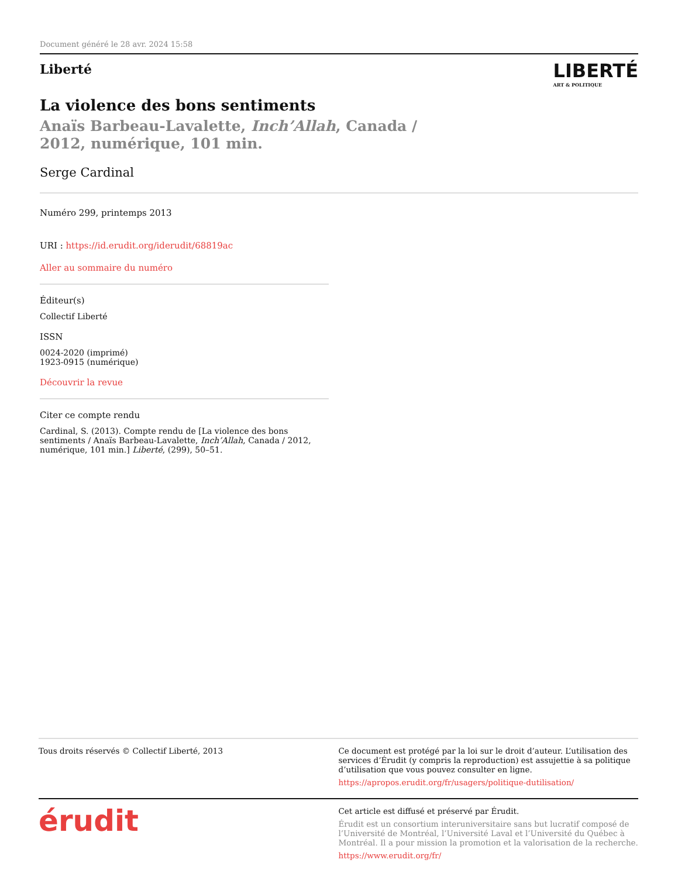Document généré le 28 avr. 2024 15:58
Liberté
LIBERTÉ
ART & POLITIQUE
La violence des bons sentiments
Anaïs Barbeau-Lavalette, Inch’Allah, Canada / 2012, numérique, 101 min.
Serge Cardinal
Numéro 299, printemps 2013
URI : https://id.erudit.org/iderudit/68819ac
Aller au sommaire du numéro
Éditeur(s)
Collectif Liberté
ISSN
0024-2020 (imprimé)
1923-0915 (numérique)
Découvrir la revue
Citer ce compte rendu
Cardinal, S. (2013). Compte rendu de [La violence des bons sentiments / Anaïs Barbeau-Lavalette, Inch’Allah, Canada / 2012, numérique, 101 min.] Liberté, (299), 50–51.
Tous droits réservés © Collectif Liberté, 2013
Ce document est protégé par la loi sur le droit d’auteur. L’utilisation des services d’Érudit (y compris la reproduction) est assujettie à sa politique d’utilisation que vous pouvez consulter en ligne.
https://apropos.erudit.org/fr/usagers/politique-dutilisation/
érudit
Cet article est diffusé et préservé par Érudit.
Érudit est un consortium interuniversitaire sans but lucratif composé de l’Université de Montréal, l’Université Laval et l’Université du Québec à Montréal. Il a pour mission la promotion et la valorisation de la recherche.
https://www.erudit.org/fr/